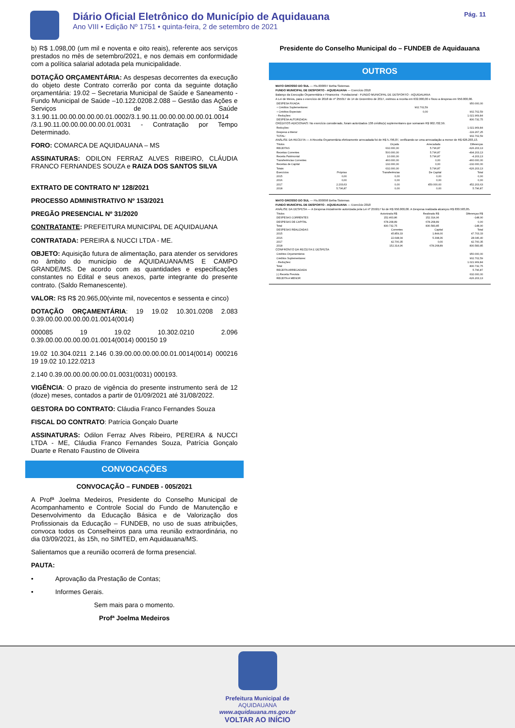Diário Oficial Eletrônico do Município de Aquidauana
Ano VIII • Edição Nº 1751 • quinta-feira, 2 de setembro de 2021
Pág. 11
b) R$ 1.098,00 (um mil e noventa e oito reais), referente aos serviços prestados no mês de setembro/2021, e nos demais em conformidade com a política salarial adotada pela municipalidade.
DOTAÇÃO ORÇAMENTÁRIA: As despesas decorrentes da execução do objeto deste Contrato correrão por conta da seguinte dotação orçamentária: 19.02 – Secretaria Municipal de Saúde e Saneamento - Fundo Municipal de Saúde –10.122.0208.2.088 – Gestão das Ações e Serviços de Saúde 3.1.90.11.00.00.00.00.00.01.0002/3.1.90.11.00.00.00.00.00.01.0014 /3.1.90.11.00.00.00.00.00.01.0031 - Contratação por Tempo Determinado.
FORO: COMARCA DE AQUIDAUANA – MS
ASSINATURAS: ODILON FERRAZ ALVES RIBEIRO, CLÁUDIA FRANCO FERNANDES SOUZA e RAIZA DOS SANTOS SILVA
EXTRATO DE CONTRATO Nº 128/2021
PROCESSO ADMINISTRATIVO Nº 153/2021
PREGÃO PRESENCIAL Nº 31/2020
CONTRATANTE: PREFEITURA MUNICIPAL DE AQUIDAUANA
CONTRATADA: PEREIRA & NUCCI LTDA - ME.
OBJETO: Aquisição futura de alimentação, para atender os servidores no âmbito do município de AQUIDAUANA/MS E CAMPO GRANDE/MS. De acordo com as quantidades e especificações constantes no Edital e seus anexos, parte integrante do presente contrato. (Saldo Remanescente).
VALOR: R$ R$ 20.965,00(vinte mil, novecentos e sessenta e cinco)
DOTAÇÃO ORÇAMENTÁRIA: 19 19.02 10.301.0208 2.083 0.39.00.00.00.00.00.01.0014(0014)
000085 19 19.02 10.302.0210 2.096 0.39.00.00.00.00.00.01.0014(0014) 000150 19
19.02 10.304.0211 2.146 0.39.00.00.00.00.00.01.0014(0014) 000216 19 19.02 10.122.0213
2.140 0.39.00.00.00.00.00.01.0031(0031) 000193.
VIGÊNCIA: O prazo de vigência do presente instrumento será de 12 (doze) meses, contados a partir de 01/09/2021 até 31/08/2022.
GESTORA DO CONTRATO: Cláudia Franco Fernandes Souza
FISCAL DO CONTRATO: Patrícia Gonçalo Duarte
ASSINATURAS: Odilon Ferraz Alves Ribeiro, PEREIRA & NUCCI LTDA - ME, Cláudia Franco Fernandes Souza, Patrícia Gonçalo Duarte e Renato Faustino de Oliveira
CONVOCAÇÕES
CONVOCAÇÃO – FUNDEB - 005/2021
A Profª Joelma Medeiros, Presidente do Conselho Municipal de Acompanhamento e Controle Social do Fundo de Manutenção e Desenvolvimento da Educação Básica e de Valorização dos Profissionais da Educação – FUNDEB, no uso de suas atribuições, convoca todos os Conselheiros para uma reunião extraordinária, no dia 03/09/2021, às 15h, no SIMTED, em Aquidauana/MS.
Salientamos que a reunião ocorrerá de forma presencial.
PAUTA:
• Aprovação da Prestação de Contas;
• Informes Gerais.
Sem mais para o momento.
Profª Joelma Medeiros
Presidente do Conselho Municipal do – FUNDEB de Aquidauana
OUTROS
MATO GROSSO DO SUL — Fls.000097 Betha Sistemas
FUNDO MUNICIPAL DE DESPORTO - AQUIDAUANA — Exercício 2018
Balanço da Execução Orçamentária e Financeira - Fundacional - FUNDO MUNICIPAL DE DESPORTO - AQUIDAUANA
A Lei de Meios, para o exercício de 2018 de nº 255017 de 14 de Dezembro de 2017, estimou a receita em 632.000,00 e fixou a despesa em 950.000,00.
| DESPESA FIXADA: | | 950.000,00 |
| + Créditos Suplementares: | 902.702,59 | |
| + Créditos Especiais: | 0,00 | 902.702,59 |
| - Reduções: | | 1.021.969,84 |
| DESPESA AUTORIZADA: | | 830.732,75 |
CRÉDITOS ADICIONAIS: No exercício considerado, foram autorizados 138 crédito(s) suplementares que somaram R$ 902.702,59.
| Reduções: | 1.021.969,84 |
| Despesa a Menor | -119.267,25 |
| TOTAL: | 902.702,59 |
ANÁLISE DA RECEITA — A Receita Orçamentária efetivamente arrecadada foi de R$ 5.796,87, verificando-se uma arrecadação a menor de R$ 626.203,13.
| Títulos | Orçada | Arrecadada | Diferenças |
| --- | --- | --- | --- |
| RECEITAS | 632.000,00 | 5.796,87 | -626.203,13 |
| Receitas Correntes | 500.000,00 | 5.796,87 | -494.203,13 |
| Receita Patrimonial | 10.000,00 | 5.796,87 | -4.203,13 |
| Transferências Correntes | 460.000,00 | 0,00 | -460.000,00 |
| Receitas de Capital | 132.000,00 | 0,00 | -132.000,00 |
| Totais: | 632.000,00 | 5.796,87 | -626.203,13 |
| Exercícios | Próprias | Transferências | De Capital | Total |
| --- | --- | --- | --- | --- |
| 2015 | 0,00 | 0,00 | 0,00 | 0,00 |
| 2016 | 0,00 | 0,00 | 0,00 | 0,00 |
| 2017 | 2.203,63 | 0,00 | 450.000,00 | 452.203,63 |
| 2018 | 5.796,87 | 0,00 | 0,00 | 5.796,87 |
MATO GROSSO DO SUL — Fls.000098 Betha Sistemas
FUNDO MUNICIPAL DE DESPORTO - AQUIDAUANA — Exercício 2018
ANÁLISE DA DESPESA — A Despesa inicialmente autorizada pela Lei nº 255017 foi de R$ 950.000,00. A Despesa realizada alcançou R$ 830.583,85.
| Títulos | Autorizada R$ | Realizada R$ | Diferenças R$ |
| --- | --- | --- | --- |
| DESPESAS CORRENTES | 152.463,86 | 152.314,96 | -148,90 |
| DESPESAS DE CAPITAL | 678.268,89 | 678.268,89 | 0,00 |
| Total | 830.732,75 | 830.583,85 | -148,90 |
| DESPESAS REALIZADAS | Correntes | Capital | Total |
| --- | --- | --- | --- |
| 2015 | 45.859,33 | 1.844,00 | 47.703,33 |
| 2016 | 22.648,04 | 5.398,36 | 28.046,40 |
| 2017 | 42.700,35 | 0,00 | 42.700,35 |
| 2018 | 152.314,96 | 678.268,89 | 830.583,85 |
CONFRONTO DA RECEITA E DESPESA
| Créditos Orçamentários | 950.000,00 |
| Créditos Suplementares: | 902.702,59 |
| - Reduções: | 1.021.969,84 |
| Total | 830.732,75 |
| RECEITA ARRECADADA | 5.796,87 |
| (-) Receita Prevista | 632.000,00 |
| RECEITA A MENOR | -626.203,13 |
Prefeitura Municipal de
AQUIDAUANA
www.aquidauana.ms.gov.br
VOLTAR AO INÍCIO